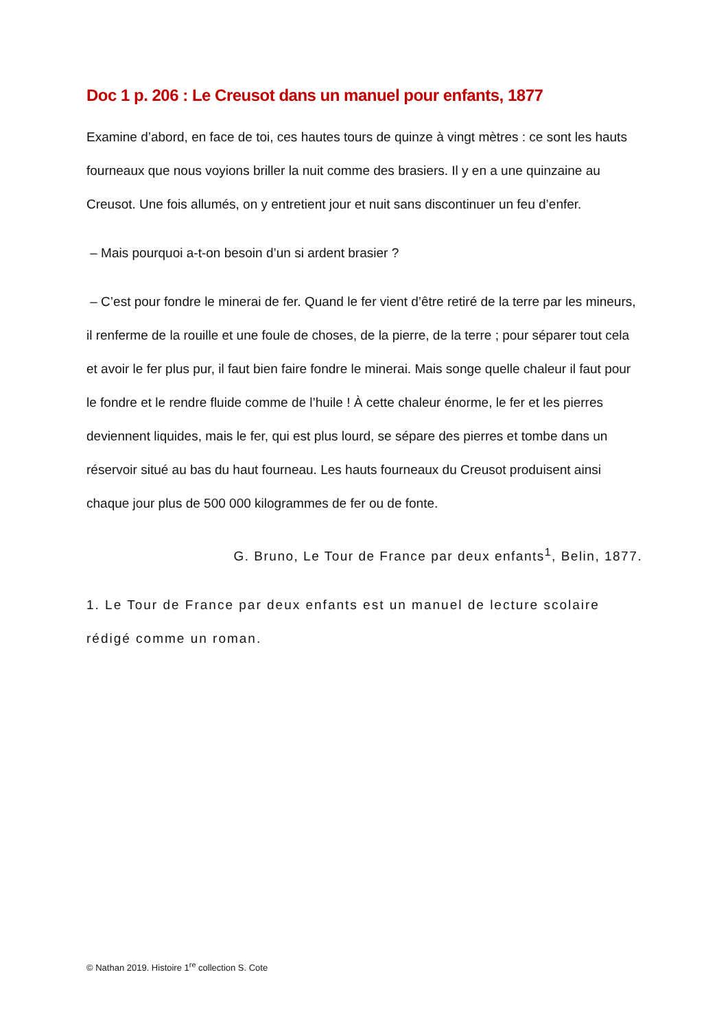Doc 1 p. 206 : Le Creusot dans un manuel pour enfants, 1877
Examine d’abord, en face de toi, ces hautes tours de quinze à vingt mètres : ce sont les hauts fourneaux que nous voyions briller la nuit comme des brasiers. Il y en a une quinzaine au Creusot. Une fois allumés, on y entretient jour et nuit sans discontinuer un feu d’enfer.
– Mais pourquoi a-t-on besoin d’un si ardent brasier ?
– C’est pour fondre le minerai de fer. Quand le fer vient d’être retiré de la terre par les mineurs, il renferme de la rouille et une foule de choses, de la pierre, de la terre ; pour séparer tout cela et avoir le fer plus pur, il faut bien faire fondre le minerai. Mais songe quelle chaleur il faut pour le fondre et le rendre fluide comme de l’huile ! À cette chaleur énorme, le fer et les pierres deviennent liquides, mais le fer, qui est plus lourd, se sépare des pierres et tombe dans un réservoir situé au bas du haut fourneau. Les hauts fourneaux du Creusot produisent ainsi chaque jour plus de 500 000 kilogrammes de fer ou de fonte.
G. Bruno, Le Tour de France par deux enfants<sup>1</sup>, Belin, 1877.
1. Le Tour de France par deux enfants est un manuel de lecture scolaire rédigé comme un roman.
© Nathan 2019. Histoire 1<sup>re</sup> collection S. Cote